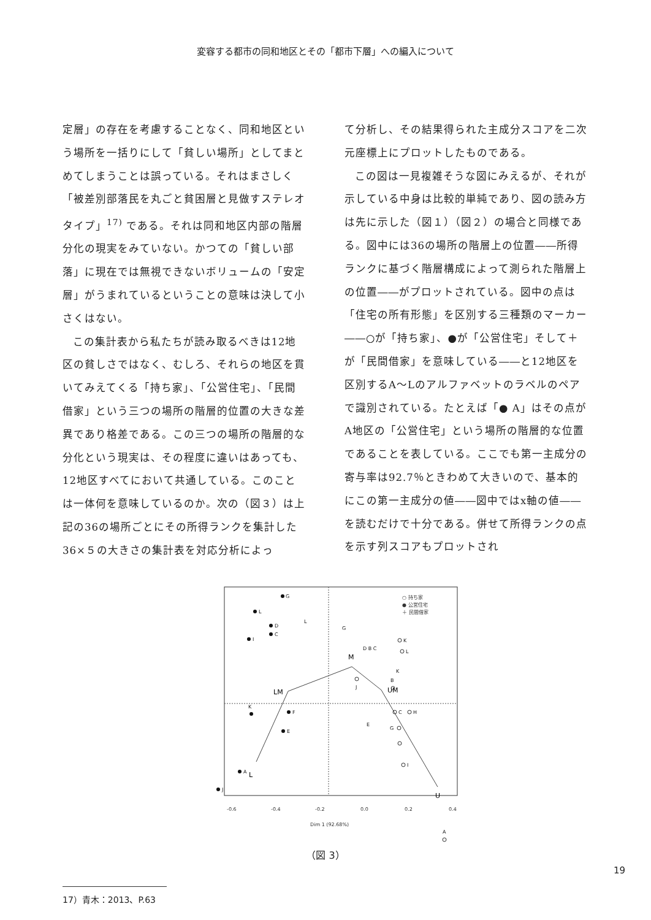変容する都市の同和地区とその「都市下層」への編入について
定層」の存在を考慮することなく、同和地区という場所を一括りにして「貧しい場所」としてまとめてしまうことは誤っている。それはまさしく「被差別部落民を丸ごと貧困層と見做すステレオタイプ」<sup>17)</sup> である。それは同和地区内部の階層分化の現実をみていない。かつての「貧しい部落」に現在では無視できないボリュームの「安定層」がうまれているということの意味は決して小さくはない。
この集計表から私たちが読み取るべきは12地区の貧しさではなく、むしろ、それらの地区を貫いてみえてくる「持ち家」、「公営住宅」、「民間借家」という三つの場所の階層的位置の大きな差異であり格差である。この三つの場所の階層的な分化という現実は、その程度に違いはあっても、12地区すべてにおいて共通している。このことは一体何を意味しているのか。次の（図３）は上記の36の場所ごとにその所得ランクを集計した36×５の大きさの集計表を対応分析によっ
て分析し、その結果得られた主成分スコアを二次元座標上にプロットしたものである。
この図は一見複雑そうな図にみえるが、それが示している中身は比較的単純であり、図の読み方は先に示した（図１）（図２）の場合と同様である。図中には36の場所の階層上の位置――所得ランクに基づく階層構成によって測られた階層上の位置――がプロットされている。図中の点は「住宅の所有形態」を区別する三種類のマーカー――○が「持ち家」、●が「公営住宅」そして＋が「民間借家」を意味している――と12地区を区別するA～Lのアルファベットのラベルのペアで識別されている。たとえば「● A」はその点がA地区の「公営住宅」という場所の階層的な位置であることを表している。ここでも第一主成分の寄与率は92.7％ときわめて大きいので、基本的にこの第一主成分の値――図中ではx軸の値――を読むだけで十分である。併せて所得ランクの点を示す列スコアもプロットされ
L
LM
M
UM
U
G
L
D
C
I
K
F
E
A
J
K
L
B
C
H
G
I
A
J
E
L
G
D B C
K
○ 持ち家
● 公営住宅
＋ 民間借家
-0.6
-0.4
-0.2
0.0
0.2
0.4
Dim 1 (92.68%)
（図 3）
17）青木：2013、P.63
19